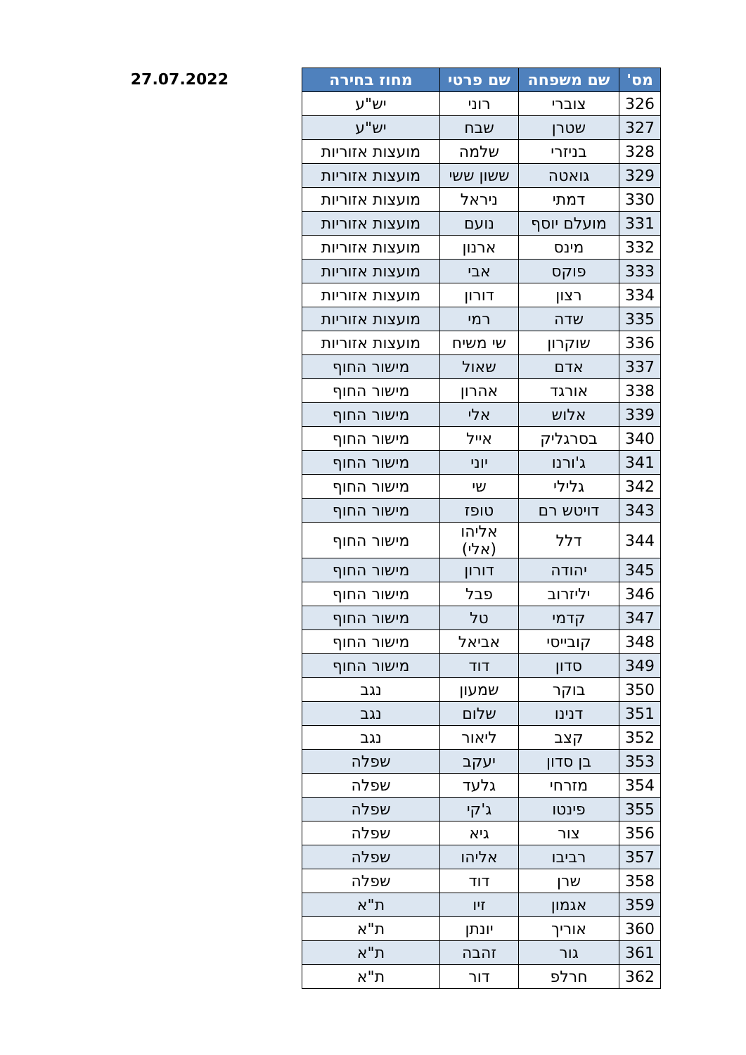27.07.2022
| מס' | שם משפחה | שם פרטי | מחוז בחירה |
| --- | --- | --- | --- |
| 326 | צוברי | רוני | יש"ע |
| 327 | שטרן | שבח | יש"ע |
| 328 | בניזרי | שלמה | מועצות אזוריות |
| 329 | גואטה | ששון ששי | מועצות אזוריות |
| 330 | דמתי | ניראל | מועצות אזוריות |
| 331 | מועלם יוסף | נועם | מועצות אזוריות |
| 332 | מינס | ארנון | מועצות אזוריות |
| 333 | פוקס | אבי | מועצות אזוריות |
| 334 | רצון | דורון | מועצות אזוריות |
| 335 | שדה | רמי | מועצות אזוריות |
| 336 | שוקרון | שי משיח | מועצות אזוריות |
| 337 | אדם | שאול | מישור החוף |
| 338 | אורגד | אהרון | מישור החוף |
| 339 | אלוש | אלי | מישור החוף |
| 340 | בסרגליק | אייל | מישור החוף |
| 341 | ג'ורנו | יוני | מישור החוף |
| 342 | גלילי | שי | מישור החוף |
| 343 | דויטש רם | טופז | מישור החוף |
| 344 | דלל | אליהו (אלי) | מישור החוף |
| 345 | יהודה | דורון | מישור החוף |
| 346 | יליזרוב | פבל | מישור החוף |
| 347 | קדמי | טל | מישור החוף |
| 348 | קובייסי | אביאל | מישור החוף |
| 349 | סדון | דוד | מישור החוף |
| 350 | בוקר | שמעון | נגב |
| 351 | דנינו | שלום | נגב |
| 352 | קצב | ליאור | נגב |
| 353 | בן סדון | יעקב | שפלה |
| 354 | מזרחי | גלעד | שפלה |
| 355 | פינטו | ג'קי | שפלה |
| 356 | צור | גיא | שפלה |
| 357 | רביבו | אליהו | שפלה |
| 358 | שרן | דוד | שפלה |
| 359 | אגמון | זיו | ת"א |
| 360 | אוריך | יונתן | ת"א |
| 361 | גור | זהבה | ת"א |
| 362 | חרלפ | דור | ת"א |